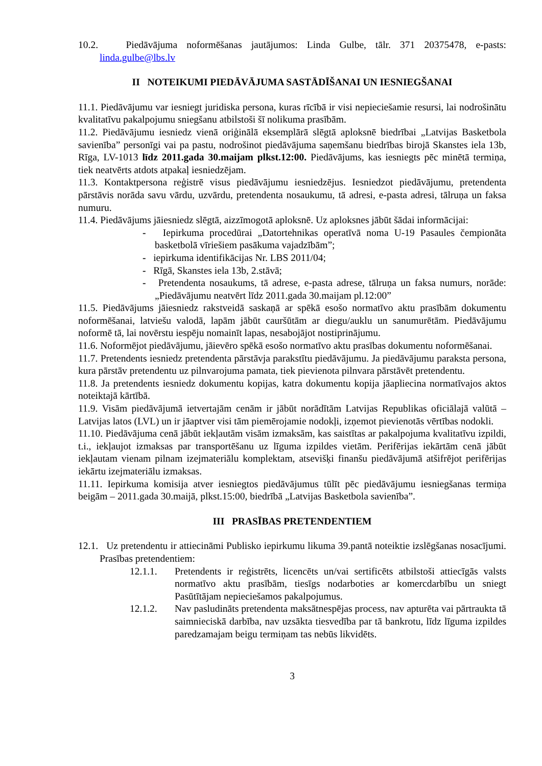10.2. Piedāvājuma noformēšanas jautājumos: Linda Gulbe, tālr. 371 20375478, e-pasts: linda.gulbe@lbs.lv
II NOTEIKUMI PIEDĀVĀJUMA SASTĀDĪŠANAI UN IESNIEGŠANAI
11.1. Piedāvājumu var iesniegt juridiska persona, kuras rīcībā ir visi nepieciešamie resursi, lai nodrošinātu kvalitatīvu pakalpojumu sniegšanu atbilstoši šī nolikuma prasībām.
11.2. Piedāvājumu iesniedz vienā oriģinālā eksemplārā slēgtā aploksnē biedrībai „Latvijas Basketbola savienība” personīgi vai pa pastu, nodrošinot piedāvājuma saņemšanu biedrības birojā Skanstes iela 13b, Rīga, LV-1013 līdz 2011.gada 30.maijam plkst.12:00. Piedāvājums, kas iesniegts pēc minētā termiņa, tiek neatvērts atdots atpakaļ iesniedzējam.
11.3. Kontaktpersona reģistrē visus piedāvājumu iesniedzējus. Iesniedzot piedāvājumu, pretendenta pārstāvis norāda savu vārdu, uzvārdu, pretendenta nosaukumu, tā adresi, e-pasta adresi, tālruņa un faksa numuru.
11.4. Piedāvājums jāiesniedz slēgtā, aizzīmogotā aploksnē. Uz aploksnes jābūt šādai informācijai:
- Iepirkuma procedūrai „Datortehnikas operatīvā noma U-19 Pasaules čempionāta basketbolā vīriešiem pasākuma vajadzībām”;
- iepirkuma identifikācijas Nr. LBS 2011/04;
- Rīgā, Skanstes iela 13b, 2.stāvā;
- Pretendenta nosaukums, tā adrese, e-pasta adrese, tālruņa un faksa numurs, norāde: „Piedāvājumu neatvērt līdz 2011.gada 30.maijam pl.12:00”
11.5. Piedāvājums jāiesniedz rakstveidā saskaņā ar spēkā esošo normatīvo aktu prasībām dokumentu noformēšanai, latviešu valodā, lapām jābūt cauršūtām ar diegu/auklu un sanumurētām. Piedāvājumu noformē tā, lai novērstu iespēju nomainīt lapas, nesabojājot nostiprinājumu.
11.6. Noformējot piedāvājumu, jāievēro spēkā esošo normatīvo aktu prasības dokumentu noformēšanai.
11.7. Pretendents iesniedz pretendenta pārstāvja parakstītu piedāvājumu. Ja piedāvājumu paraksta persona, kura pārstāv pretendentu uz pilnvarojuma pamata, tiek pievienota pilnvara pārstāvēt pretendentu.
11.8. Ja pretendents iesniedz dokumentu kopijas, katra dokumentu kopija jāapliecina normatīvajos aktos noteiktajā kārtībā.
11.9. Visām piedāvājumā ietvertajām cenām ir jābūt norādītām Latvijas Republikas oficiālajā valūtā – Latvijas latos (LVL) un ir jāaptver visi tām piemērojamie nodokļi, izņemot pievienotās vērtības nodokli.
11.10. Piedāvājuma cenā jābūt iekļautām visām izmaksām, kas saistītas ar pakalpojuma kvalitatīvu izpildi, t.i., iekļaujot izmaksas par transportēšanu uz līguma izpildes vietām. Perifērijas iekārtām cenā jābūt iekļautam vienam pilnam izejmateriālu komplektam, atsevišķi finanšu piedāvājumā atšifrējot perifērijas iekārtu izejmateriālu izmaksas.
11.11. Iepirkuma komisija atver iesniegtos piedāvājumus tūlīt pēc piedāvājumu iesniegšanas termiņa beigām – 2011.gada 30.maijā, plkst.15:00, biedrībā „Latvijas Basketbola savienība”.
III PRASĪBAS PRETENDENTIEM
12.1. Uz pretendentu ir attiecināmi Publisko iepirkumu likuma 39.pantā noteiktie izslēgšanas nosacījumi. Prasības pretendentiem:
12.1.1. Pretendents ir reģistrēts, licencēts un/vai sertificēts atbilstoši attiecīgās valsts normatīvo aktu prasībām, tiesīgs nodarboties ar komercdarbību un sniegt Pasūtītājam nepieciešamos pakalpojumus.
12.1.2. Nav pasludināts pretendenta maksātnespējas process, nav apturēta vai pārtraukta tā saimnieciskā darbība, nav uzsākta tiesvedība par tā bankrotu, līdz līguma izpildes paredzamajam beigu termiņam tas nebūs likvidēts.
3